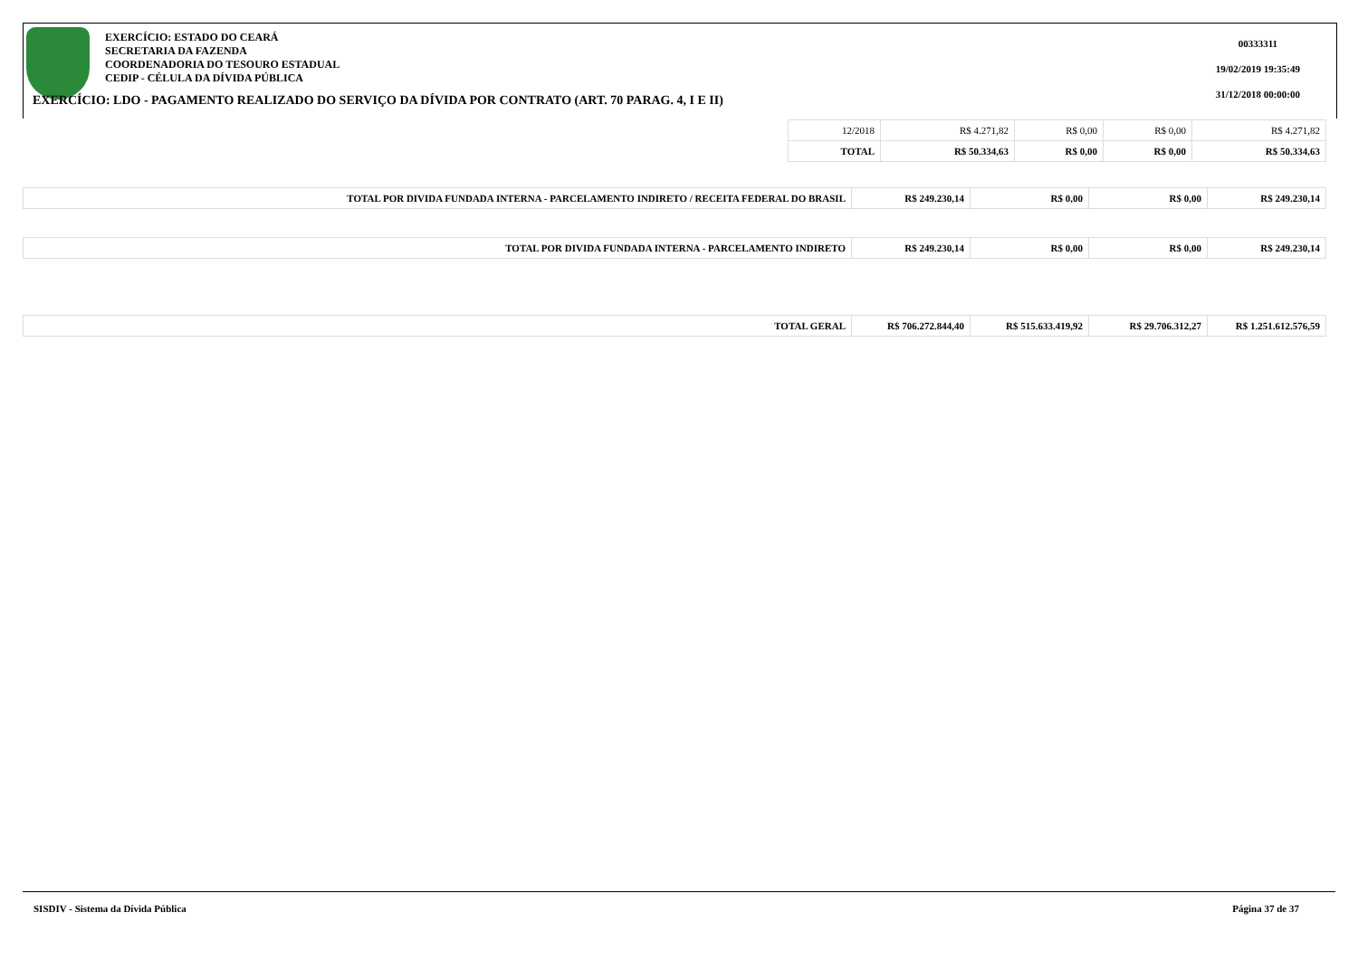EXERCÍCIO: ESTADO DO CEARÁ
SECRETARIA DA FAZENDA
COORDENADORIA DO TESOURO ESTADUAL
CEDIP - CÉLULA DA DÍVIDA PÚBLICA
00333311
19/02/2019 19:35:49
31/12/2018 00:00:00
EXERCÍCIO: LDO - PAGAMENTO REALIZADO DO SERVIÇO DA DÍVIDA POR CONTRATO (ART. 70 PARAG. 4, I E II)
| 12/2018 | R$ 4.271,82 | R$ 0,00 | R$ 0,00 | R$ 4.271,82 |
| TOTAL | R$ 50.334,63 | R$ 0,00 | R$ 0,00 | R$ 50.334,63 |
| TOTAL POR DIVIDA FUNDADA INTERNA - PARCELAMENTO INDIRETO / RECEITA FEDERAL DO BRASIL | R$ 249.230,14 | R$ 0,00 | R$ 0,00 | R$ 249.230,14 |
| TOTAL POR DIVIDA FUNDADA INTERNA - PARCELAMENTO INDIRETO | R$ 249.230,14 | R$ 0,00 | R$ 0,00 | R$ 249.230,14 |
| TOTAL GERAL | R$ 706.272.844,40 | R$ 515.633.419,92 | R$ 29.706.312,27 | R$ 1.251.612.576,59 |
SISDIV - Sistema da Dívida Pública Página 37 de 37